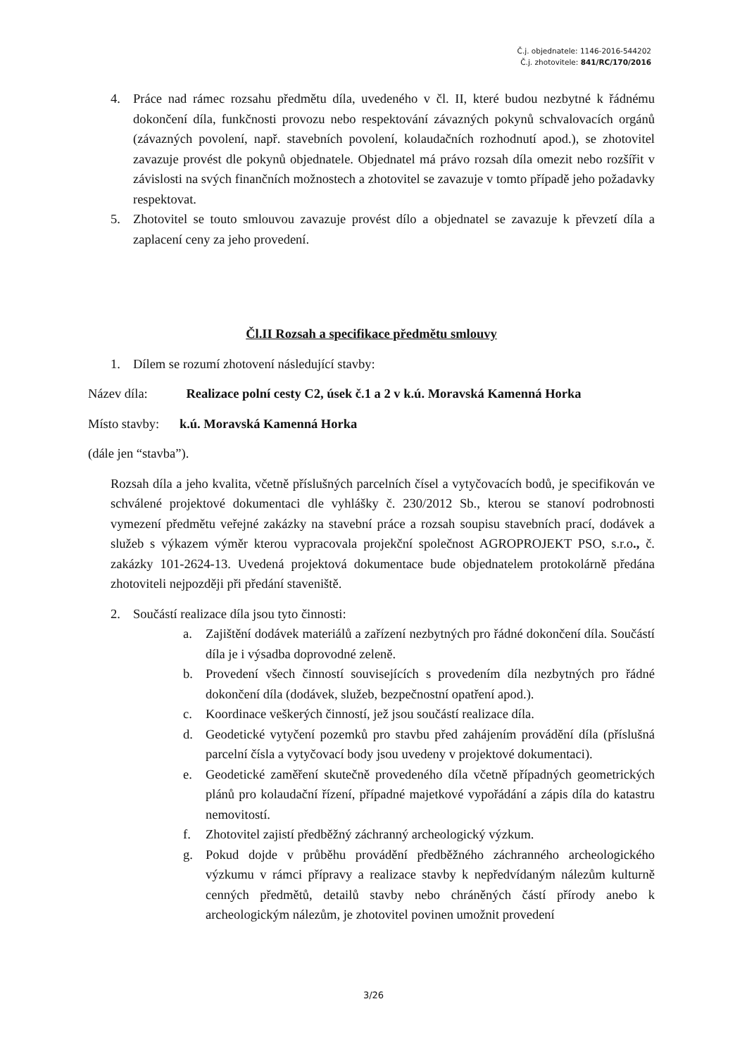Č.j. objednatele: 1146-2016-544202
Č.j. zhotovitele: 841/RC/170/2016
4. Práce nad rámec rozsahu předmětu díla, uvedeného v čl. II, které budou nezbytné k řádnému dokončení díla, funkčnosti provozu nebo respektování závazných pokynů schvalovacích orgánů (závazných povolení, např. stavebních povolení, kolaudačních rozhodnutí apod.), se zhotovitel zavazuje provést dle pokynů objednatele. Objednatel má právo rozsah díla omezit nebo rozšířit v závislosti na svých finančních možnostech a zhotovitel se zavazuje v tomto případě jeho požadavky respektovat.
5. Zhotovitel se touto smlouvou zavazuje provést dílo a objednatel se zavazuje k převzetí díla a zaplacení ceny za jeho provedení.
Čl.II Rozsah a specifikace předmětu smlouvy
1. Dílem se rozumí zhotovení následující stavby:
Název díla: Realizace polní cesty C2, úsek č.1 a 2 v k.ú. Moravská Kamenná Horka
Místo stavby: k.ú. Moravská Kamenná Horka
(dále jen “stavba”).
Rozsah díla a jeho kvalita, včetně příslušných parcelních čísel a vytyčovacích bodů, je specifikován ve schválené projektové dokumentaci dle vyhlášky č. 230/2012 Sb., kterou se stanoví podrobnosti vymezení předmětu veřejné zakázky na stavební práce a rozsah soupisu stavebních prací, dodávek a služeb s výkazem výměr kterou vypracovala projekční společnost AGROPROJEKT PSO, s.r.o., č. zakázky 101-2624-13. Uvedená projektová dokumentace bude objednatelem protokolárně předána zhotoviteli nejpozději při předání staveniště.
2. Součástí realizace díla jsou tyto činnosti:
a. Zajištění dodávek materiálů a zařízení nezbytných pro řádné dokončení díla. Součástí díla je i výsadba doprovodné zeleně.
b. Provedení všech činností souvisejících s provedením díla nezbytných pro řádné dokončení díla (dodávek, služeb, bezpečnostní opatření apod.).
c. Koordinace veškerých činností, jež jsou součástí realizace díla.
d. Geodetické vytyčení pozemků pro stavbu před zahájením provádění díla (příslušná parcelní čísla a vytyčovací body jsou uvedeny v projektové dokumentaci).
e. Geodetické zaměření skutečně provedeného díla včetně případných geometrických plánů pro kolaudační řízení, případné majetkové vypořádání a zápis díla do katastru nemovitostí.
f. Zhotovitel zajistí předběžný záchranný archeologický výzkum.
g. Pokud dojde v průběhu provádění předběžného záchranného archeologického výzkumu v rámci přípravy a realizace stavby k nepředvídaným nálezům kulturně cenných předmětů, detailů stavby nebo chráněných částí přírody anebo k archeologickým nálezům, je zhotovitel povinen umožnit provedení
3/26